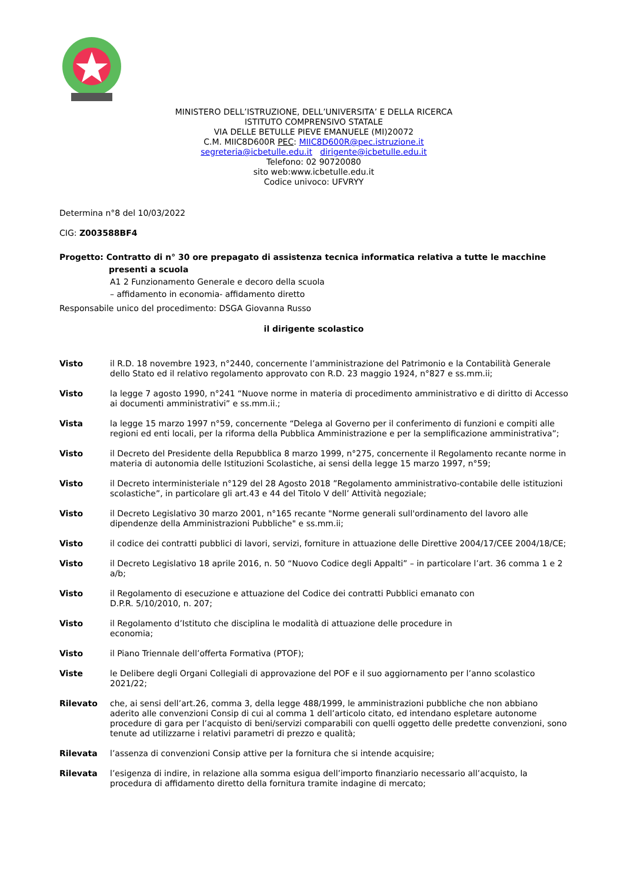MINISTERO DELL’ISTRUZIONE, DELL’UNIVERSITA’ E DELLA RICERCA
ISTITUTO COMPRENSIVO STATALE
VIA DELLE BETULLE PIEVE EMANUELE (MI)20072
C.M. MIIC8D600R PEC: MIIC8D600R@pec.istruzione.it
segreteria@icbetulle.edu.it dirigente@icbetulle.edu.it
Telefono: 02 90720080
sito web:www.icbetulle.edu.it
Codice univoco: UFVRYY
Determina n°8 del 10/03/2022
CIG: Z003588BF4
Progetto: Contratto di n° 30 ore prepagato di assistenza tecnica informatica relativa a tutte le macchine
presenti a scuola
A1 2 Funzionamento Generale e decoro della scuola
– affidamento in economia- affidamento diretto
Responsabile unico del procedimento: DSGA Giovanna Russo
il dirigente scolastico
Visto il R.D. 18 novembre 1923, n°2440, concernente l’amministrazione del Patrimonio e la Contabilità Generale dello Stato ed il relativo regolamento approvato con R.D. 23 maggio 1924, n°827 e ss.mm.ii;
Visto la legge 7 agosto 1990, n°241 “Nuove norme in materia di procedimento amministrativo e di diritto di Accesso ai documenti amministrativi” e ss.mm.ii.;
Vista la legge 15 marzo 1997 n°59, concernente “Delega al Governo per il conferimento di funzioni e compiti alle regioni ed enti locali, per la riforma della Pubblica Amministrazione e per la semplificazione amministrativa”;
Visto il Decreto del Presidente della Repubblica 8 marzo 1999, n°275, concernente il Regolamento recante norme in materia di autonomia delle Istituzioni Scolastiche, ai sensi della legge 15 marzo 1997, n°59;
Visto il Decreto interministeriale n°129 del 28 Agosto 2018 ”Regolamento amministrativo-contabile delle istituzioni scolastiche”, in particolare gli art.43 e 44 del Titolo V dell’ Attività negoziale;
Visto il Decreto Legislativo 30 marzo 2001, n°165 recante "Norme generali sull'ordinamento del lavoro alle dipendenze della Amministrazioni Pubbliche" e ss.mm.ii;
Visto il codice dei contratti pubblici di lavori, servizi, forniture in attuazione delle Direttive 2004/17/CEE 2004/18/CE;
Visto il Decreto Legislativo 18 aprile 2016, n. 50 “Nuovo Codice degli Appalti” – in particolare l’art. 36 comma 1 e 2 a/b;
Visto il Regolamento di esecuzione e attuazione del Codice dei contratti Pubblici emanato con
D.P.R. 5/10/2010, n. 207;
Visto il Regolamento d’Istituto che disciplina le modalità di attuazione delle procedure in
economia;
Visto il Piano Triennale dell’offerta Formativa (PTOF);
Viste le Delibere degli Organi Collegiali di approvazione del POF e il suo aggiornamento per l’anno scolastico 2021/22;
Rilevato che, ai sensi dell’art.26, comma 3, della legge 488/1999, le amministrazioni pubbliche che non abbiano aderito alle convenzioni Consip di cui al comma 1 dell’articolo citato, ed intendano espletare autonome procedure di gara per l’acquisto di beni/servizi comparabili con quelli oggetto delle predette convenzioni, sono tenute ad utilizzarne i relativi parametri di prezzo e qualità;
Rilevata l’assenza di convenzioni Consip attive per la fornitura che si intende acquisire;
Rilevata l’esigenza di indire, in relazione alla somma esigua dell’importo finanziario necessario all’acquisto, la procedura di affidamento diretto della fornitura tramite indagine di mercato;